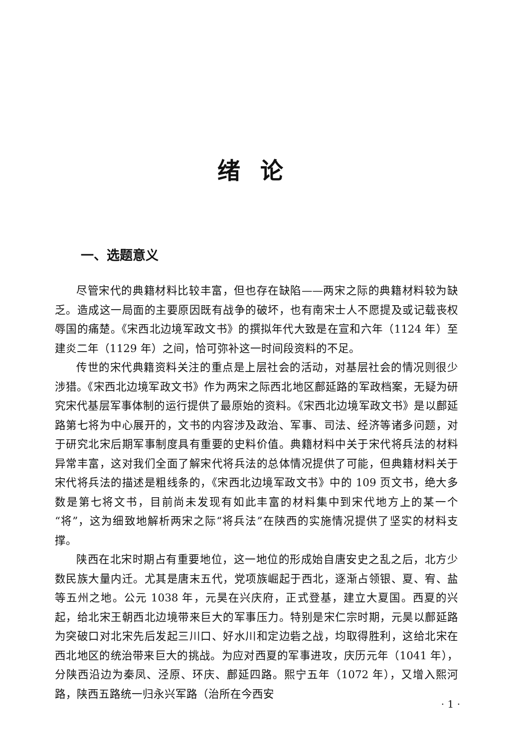绪论
一、选题意义
尽管宋代的典籍材料比较丰富，但也存在缺陷——两宋之际的典籍材料较为缺乏。造成这一局面的主要原因既有战争的破坏，也有南宋士人不愿提及或记载丧权辱国的痛楚。《宋西北边境军政文书》的撰拟年代大致是在宣和六年（1124 年）至建炎二年（1129 年）之间，恰可弥补这一时间段资料的不足。
传世的宋代典籍资料关注的重点是上层社会的活动，对基层社会的情况则很少涉猎。《宋西北边境军政文书》作为两宋之际西北地区鄜延路的军政档案，无疑为研究宋代基层军事体制的运行提供了最原始的资料。《宋西北边境军政文书》是以鄜延路第七将为中心展开的，文书的内容涉及政治、军事、司法、经济等诸多问题，对于研究北宋后期军事制度具有重要的史料价值。典籍材料中关于宋代将兵法的材料异常丰富，这对我们全面了解宋代将兵法的总体情况提供了可能，但典籍材料关于宋代将兵法的描述是粗线条的，《宋西北边境军政文书》中的 109 页文书，绝大多数是第七将文书，目前尚未发现有如此丰富的材料集中到宋代地方上的某一个“将”，这为细致地解析两宋之际“将兵法”在陕西的实施情况提供了坚实的材料支撑。
陕西在北宋时期占有重要地位，这一地位的形成始自唐安史之乱之后，北方少数民族大量内迁。尤其是唐末五代，党项族崛起于西北，逐渐占领银、夏、宥、盐等五州之地。公元 1038 年，元昊在兴庆府，正式登基，建立大夏国。西夏的兴起，给北宋王朝西北边境带来巨大的军事压力。特别是宋仁宗时期，元昊以鄜延路为突破口对北宋先后发起三川口、好水川和定边砦之战，均取得胜利，这给北宋在西北地区的统治带来巨大的挑战。为应对西夏的军事进攻，庆历元年（1041 年），分陕西沿边为秦凤、泾原、环庆、鄜延四路。熙宁五年（1072 年），又增入熙河路，陕西五路统一归永兴军路（治所在今西安
· 1 ·